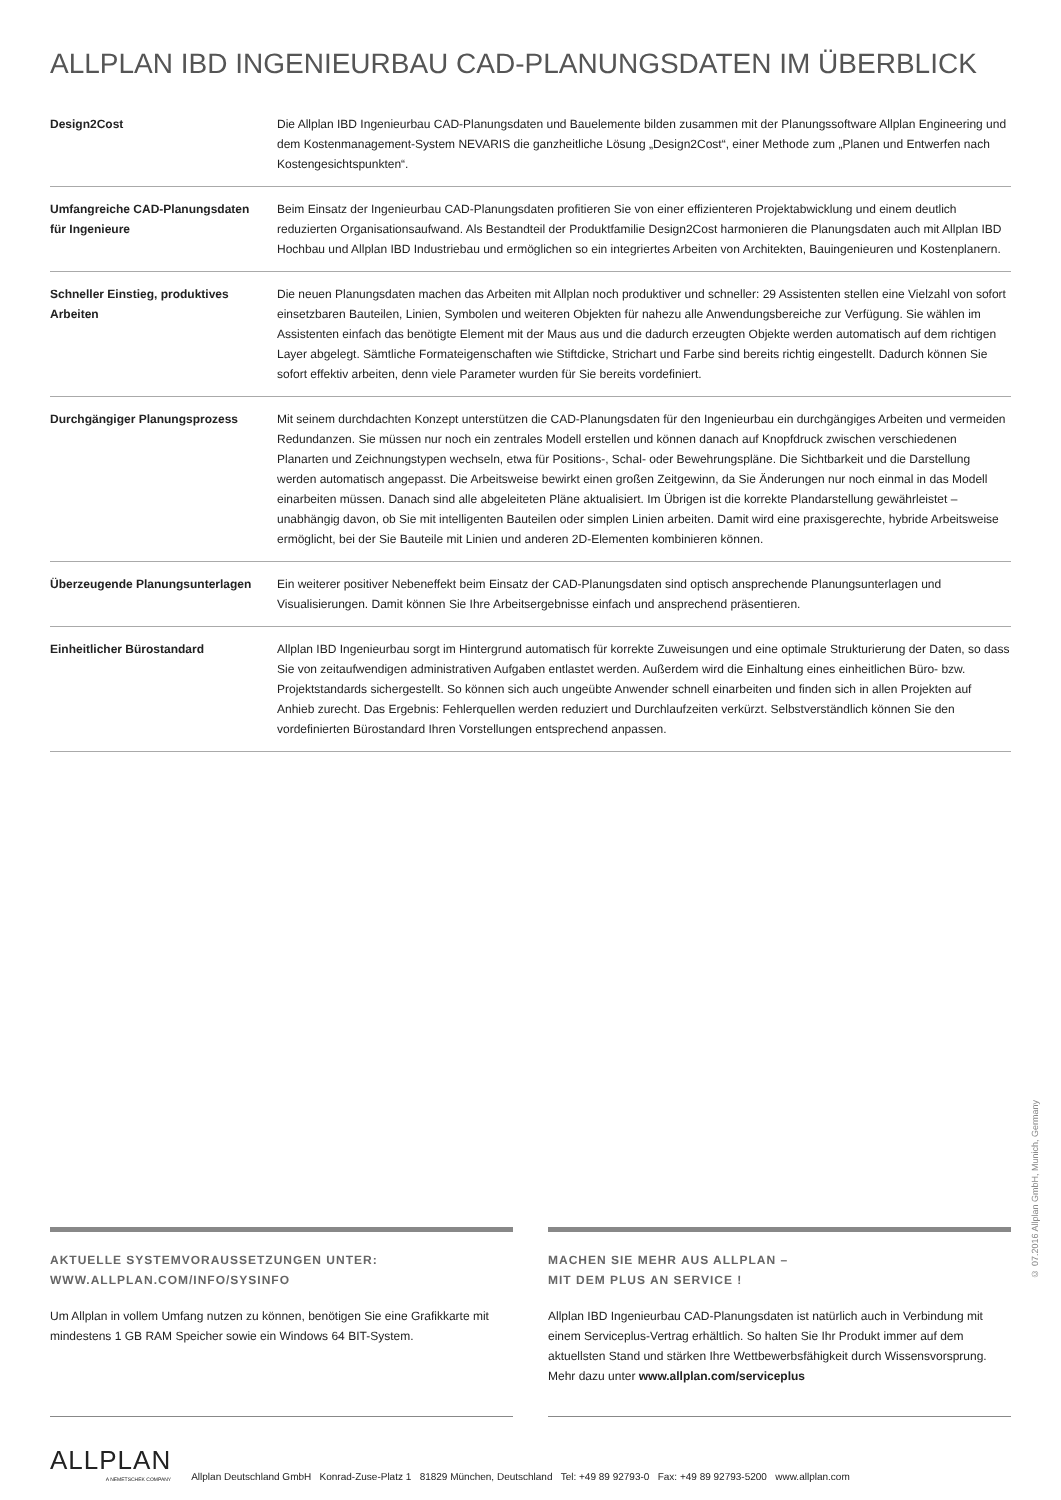ALLPLAN IBD INGENIEURBAU CAD-PLANUNGSDATEN IM ÜBERBLICK
| Design2Cost | Die Allplan IBD Ingenieurbau CAD-Planungsdaten und Bauelemente bilden zusammen mit der Planungssoftware Allplan Engineering und dem Kostenmanagement-System NEVARIS die ganzheitliche Lösung „Design2Cost“, einer Methode zum „Planen und Entwerfen nach Kostengesichtspunkten“. |
| Umfangreiche CAD-Planungs­daten für Ingenieure | Beim Einsatz der Ingenieurbau CAD-Planungsdaten profitieren Sie von einer effizienteren Projektabwicklung und einem deutlich reduzierten Organisationsaufwand. Als Bestandteil der Produktfamilie Design2Cost harmonieren die Planungsdaten auch mit Allplan IBD Hochbau und Allplan IBD Industriebau und ermöglichen so ein integriertes Arbeiten von Architekten, Bauingenieuren und Kostenplanern. |
| Schneller Einstieg, produktives Arbeiten | Die neuen Planungsdaten machen das Arbeiten mit Allplan noch produktiver und schneller: 29 Assistenten stellen eine Vielzahl von sofort einsetzbaren Bauteilen, Linien, Symbolen und weiteren Objekten für nahezu alle Anwendungsbereiche zur Verfügung. Sie wählen im Assistenten einfach das benötigte Element mit der Maus aus und die dadurch erzeugten Objekte werden automatisch auf dem richtigen Layer abgelegt. Sämtliche Formateigenschaften wie Stiftdicke, Strichart und Farbe sind bereits richtig eingestellt. Dadurch können Sie sofort effektiv arbeiten, denn viele Parameter wurden für Sie bereits vordefiniert. |
| Durchgängiger Planungsprozess | Mit seinem durchdachten Konzept unterstützen die CAD-Planungsdaten für den Ingenieurbau ein durchgängiges Arbeiten und vermeiden Redundanzen. Sie müssen nur noch ein zentrales Modell erstellen und können danach auf Knopfdruck zwischen verschiedenen Planarten und Zeichnungstypen wechseln, etwa für Positions-, Schal- oder Bewehrungspläne. Die Sichtbarkeit und die Darstellung werden automatisch angepasst. Die Arbeitsweise bewirkt einen großen Zeitgewinn, da Sie Änderungen nur noch einmal in das Modell einarbeiten müssen. Danach sind alle abgeleiteten Pläne aktualisiert. Im Übrigen ist die korrekte Plandarstellung gewährleistet – unabhängig davon, ob Sie mit intelligenten Bauteilen oder simplen Linien arbeiten. Damit wird eine praxisgerechte, hybride Arbeitsweise ermöglicht, bei der Sie Bauteile mit Linien und anderen 2D-Elementen kombinieren können. |
| Überzeugende Planungsunterlagen | Ein weiterer positiver Nebeneffekt beim Einsatz der CAD-Planungsdaten sind optisch ansprechende Planungsunterlagen und Visualisierungen. Damit können Sie Ihre Arbeitsergebnisse einfach und ansprechend präsentieren. |
| Einheitlicher Bürostandard | Allplan IBD Ingenieurbau sorgt im Hintergrund automatisch für korrekte Zuweisungen und eine optimale Strukturierung der Daten, so dass Sie von zeitaufwendigen administrativen Aufgaben entlastet werden. Außerdem wird die Einhaltung eines einheitlichen Büro- bzw. Projektstandards sichergestellt. So können sich auch ungeübte Anwender schnell einarbeiten und finden sich in allen Projekten auf Anhieb zurecht. Das Ergebnis: Fehlerquellen werden reduziert und Durchlaufzeiten verkürzt. Selbstverständlich können Sie den vordefinierten Bürostandard Ihren Vorstellungen entsprechend anpassen. |
AKTUELLE SYSTEMVORAUSSETZUNGEN UNTER:
WWW.ALLPLAN.COM/INFO/SYSINFO
Um Allplan in vollem Umfang nutzen zu können, benötigen Sie eine Grafikkarte mit mindestens 1 GB RAM Speicher sowie ein Windows 64 BIT-System.
MACHEN SIE MEHR AUS ALLPLAN –
MIT DEM PLUS AN SERVICE !
Allplan IBD Ingenieurbau CAD-Planungsdaten ist natürlich auch in Verbindung mit einem Serviceplus-Vertrag erhältlich. So halten Sie Ihr Produkt immer auf dem aktuellsten Stand und stärken Ihre Wettbewerbsfähigkeit durch Wissensvorsprung. Mehr dazu unter www.allplan.com/serviceplus
ALLPLAN
A NEMETSCHEK COMPANY
Allplan Deutschland GmbH Konrad-Zuse-Platz 1 81829 München, Deutschland Tel: +49 89 92793-0 Fax: +49 89 92793-5200 www.allplan.com
© 07.2016 Allplan GmbH, Munich, Germany